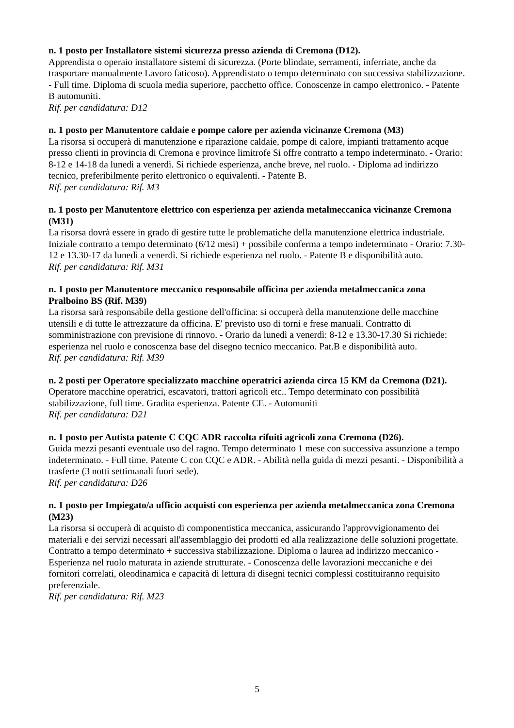n. 1 posto per Installatore sistemi sicurezza presso azienda di Cremona (D12).
Apprendista o operaio installatore sistemi di sicurezza. (Porte blindate, serramenti, inferriate, anche da trasportare manualmente Lavoro faticoso). Apprendistato o tempo determinato con successiva stabilizzazione. - Full time. Diploma di scuola media superiore, pacchetto office. Conoscenze in campo elettronico. - Patente B automuniti.
Rif. per candidatura: D12
n. 1 posto per Manutentore caldaie e pompe calore per azienda vicinanze Cremona (M3)
La risorsa si occuperà di manutenzione e riparazione caldaie, pompe di calore, impianti trattamento acque presso clienti in provincia di Cremona e province limitrofe Si offre contratto a tempo indeterminato. - Orario: 8-12 e 14-18 da lunedì a venerdì. Si richiede esperienza, anche breve, nel ruolo. - Diploma ad indirizzo tecnico, preferibilmente perito elettronico o equivalenti. - Patente B.
Rif. per candidatura: Rif. M3
n. 1 posto per Manutentore elettrico con esperienza per azienda metalmeccanica vicinanze Cremona (M31)
La risorsa dovrà essere in grado di gestire tutte le problematiche della manutenzione elettrica industriale. Iniziale contratto a tempo determinato (6/12 mesi) + possibile conferma a tempo indeterminato - Orario: 7.30-12 e 13.30-17 da lunedì a venerdì. Si richiede esperienza nel ruolo. - Patente B e disponibilità auto.
Rif. per candidatura: Rif. M31
n. 1 posto per Manutentore meccanico responsabile officina per azienda metalmeccanica zona Pralboino BS (Rif. M39)
La risorsa sarà responsabile della gestione dell'officina: si occuperà della manutenzione delle macchine utensili e di tutte le attrezzature da officina. E' previsto uso di torni e frese manuali. Contratto di somministrazione con previsione di rinnovo. - Orario da lunedì a venerdì: 8-12 e 13.30-17.30 Si richiede: esperienza nel ruolo e conoscenza base del disegno tecnico meccanico. Pat.B e disponibilità auto.
Rif. per candidatura: Rif. M39
n. 2 posti per Operatore specializzato macchine operatrici azienda circa 15 KM da Cremona (D21).
Operatore macchine operatrici, escavatori, trattori agricoli etc.. Tempo determinato con possibilità stabilizzazione, full time. Gradita esperienza. Patente CE. - Automuniti
Rif. per candidatura: D21
n. 1 posto per Autista patente C CQC ADR raccolta rifuiti agricoli zona Cremona (D26).
Guida mezzi pesanti eventuale uso del ragno. Tempo determinato 1 mese con successiva assunzione a tempo indeterminato. - Full time. Patente C con CQC e ADR. - Abilità nella guida di mezzi pesanti. - Disponibilità a trasferte (3 notti settimanali fuori sede).
Rif. per candidatura: D26
n. 1 posto per Impiegato/a ufficio acquisti con esperienza per azienda metalmeccanica zona Cremona (M23)
La risorsa si occuperà di acquisto di componentistica meccanica, assicurando l'approvvigionamento dei materiali e dei servizi necessari all'assemblaggio dei prodotti ed alla realizzazione delle soluzioni progettate. Contratto a tempo determinato + successiva stabilizzazione. Diploma o laurea ad indirizzo meccanico - Esperienza nel ruolo maturata in aziende strutturate. - Conoscenza delle lavorazioni meccaniche e dei fornitori correlati, oleodinamica e capacità di lettura di disegni tecnici complessi costituiranno requisito preferenziale.
Rif. per candidatura: Rif. M23
5